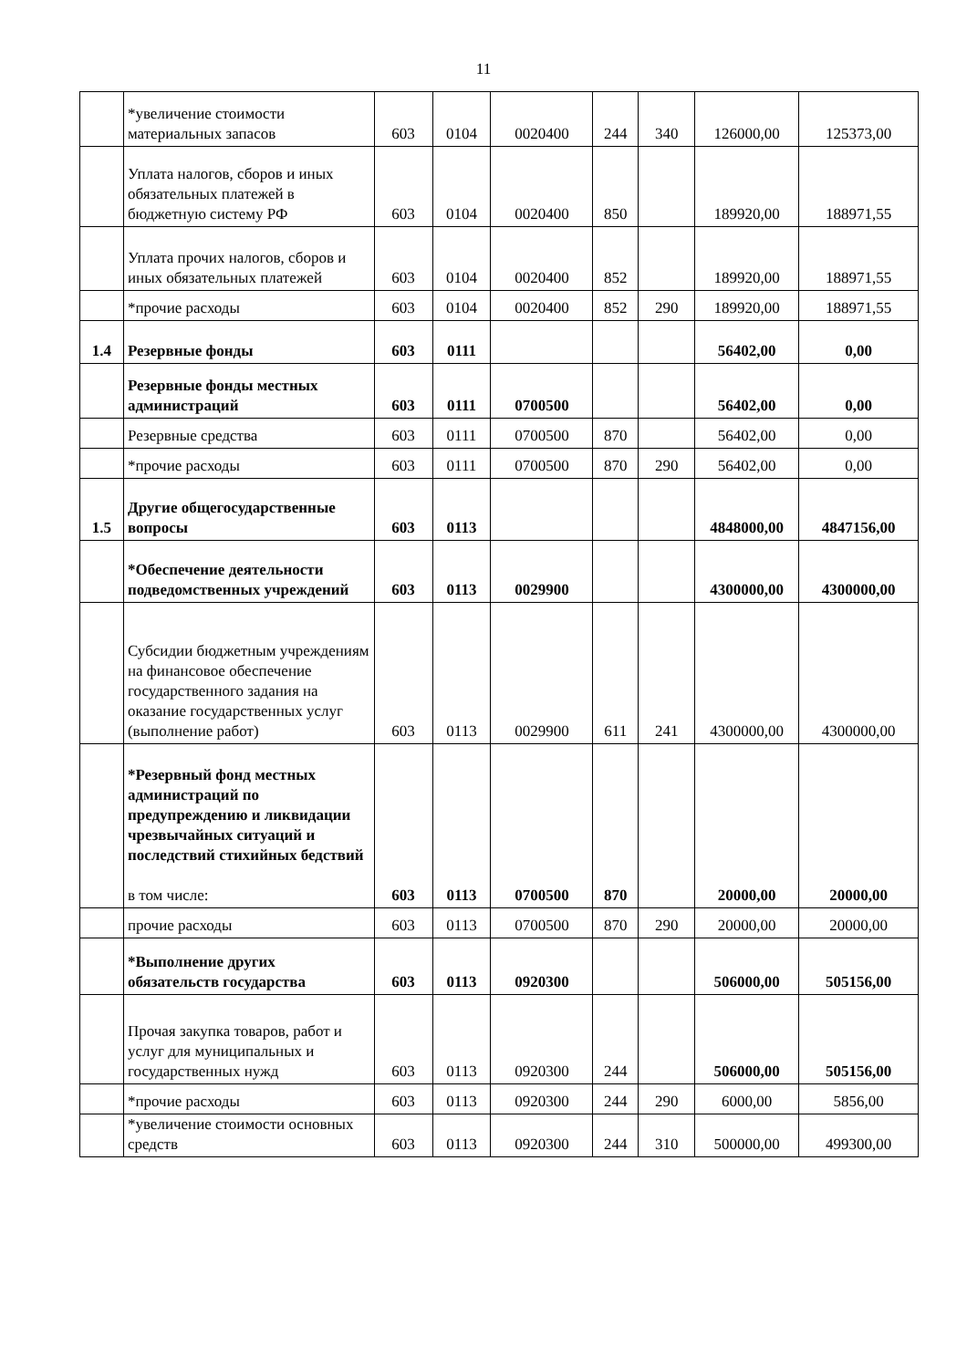11
| | *увеличение стоимости материальных запасов | 603 | 0104 | 0020400 | 244 | 340 | 126000,00 | 125373,00 |
| | Уплата налогов, сборов и иных обязательных платежей в бюджетную систему РФ | 603 | 0104 | 0020400 | 850 | | 189920,00 | 188971,55 |
| | Уплата прочих налогов, сборов и иных обязательных платежей | 603 | 0104 | 0020400 | 852 | | 189920,00 | 188971,55 |
| | *прочие расходы | 603 | 0104 | 0020400 | 852 | 290 | 189920,00 | 188971,55 |
| 1.4 | Резервные фонды | 603 | 0111 | | | | 56402,00 | 0,00 |
| | Резервные фонды местных администраций | 603 | 0111 | 0700500 | | | 56402,00 | 0,00 |
| | Резервные средства | 603 | 0111 | 0700500 | 870 | | 56402,00 | 0,00 |
| | *прочие расходы | 603 | 0111 | 0700500 | 870 | 290 | 56402,00 | 0,00 |
| 1.5 | Другие общегосударственные вопросы | 603 | 0113 | | | | 4848000,00 | 4847156,00 |
| | *Обеспечение деятельности подведомственных учреждений | 603 | 0113 | 0029900 | | | 4300000,00 | 4300000,00 |
| | Субсидии бюджетным учреждениям на финансовое обеспечение государственного задания на оказание государственных услуг (выполнение работ) | 603 | 0113 | 0029900 | 611 | 241 | 4300000,00 | 4300000,00 |
| | *Резервный фонд местных администраций по предупреждению и ликвидации чрезвычайных ситуаций и последствий стихийных бедствий в том числе: | 603 | 0113 | 0700500 | 870 | | 20000,00 | 20000,00 |
| | прочие расходы | 603 | 0113 | 0700500 | 870 | 290 | 20000,00 | 20000,00 |
| | *Выполнение других обязательств государства | 603 | 0113 | 0920300 | | | 506000,00 | 505156,00 |
| | Прочая закупка товаров, работ и услуг для муниципальных и государственных нужд | 603 | 0113 | 0920300 | 244 | | 506000,00 | 505156,00 |
| | *прочие расходы | 603 | 0113 | 0920300 | 244 | 290 | 6000,00 | 5856,00 |
| | *увеличение стоимости основных средств | 603 | 0113 | 0920300 | 244 | 310 | 500000,00 | 499300,00 |